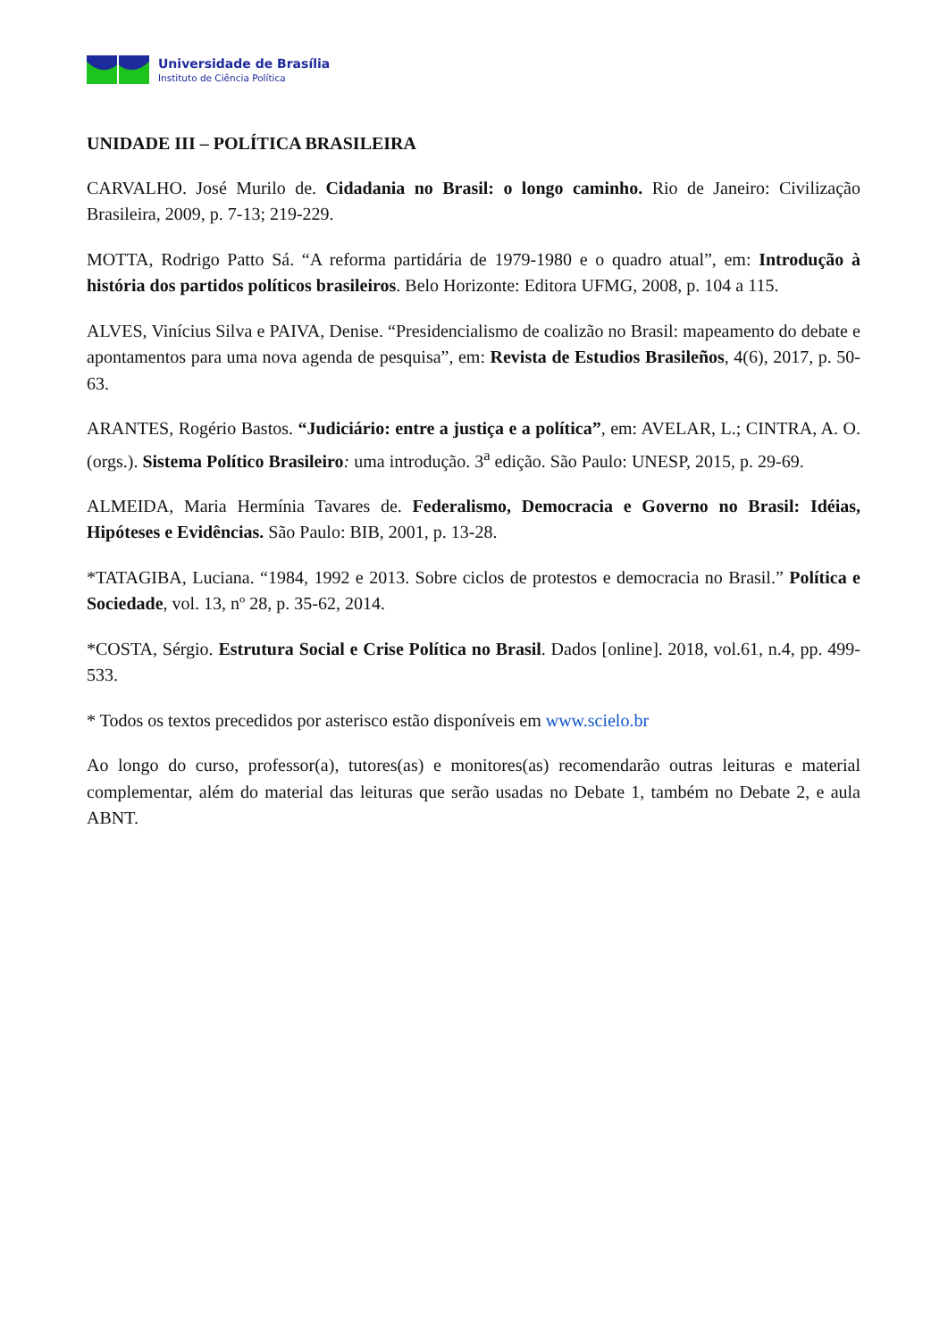Universidade de Brasília
Instituto de Ciência Política
UNIDADE III – POLÍTICA BRASILEIRA
CARVALHO. José Murilo de. Cidadania no Brasil: o longo caminho. Rio de Janeiro: Civilização Brasileira, 2009, p. 7-13; 219-229.
MOTTA, Rodrigo Patto Sá. “A reforma partidária de 1979-1980 e o quadro atual”, em: Introdução à história dos partidos políticos brasileiros. Belo Horizonte: Editora UFMG, 2008, p. 104 a 115.
ALVES, Vinícius Silva e PAIVA, Denise. “Presidencialismo de coalizão no Brasil: mapeamento do debate e apontamentos para uma nova agenda de pesquisa”, em: Revista de Estudios Brasileños, 4(6), 2017, p. 50-63.
ARANTES, Rogério Bastos. “Judiciário: entre a justiça e a política”, em: AVELAR, L.; CINTRA, A. O. (orgs.). Sistema Político Brasileiro: uma introdução. 3<sup>a</sup> edição. São Paulo: UNESP, 2015, p. 29-69.
ALMEIDA, Maria Hermínia Tavares de. Federalismo, Democracia e Governo no Brasil: Idéias, Hipóteses e Evidências. São Paulo: BIB, 2001, p. 13-28.
*TATAGIBA, Luciana. “1984, 1992 e 2013. Sobre ciclos de protestos e democracia no Brasil.” Política e Sociedade, vol. 13, nº 28, p. 35-62, 2014.
*COSTA, Sérgio. Estrutura Social e Crise Política no Brasil. Dados [online]. 2018, vol.61, n.4, pp. 499-533.
* Todos os textos precedidos por asterisco estão disponíveis em www.scielo.br
Ao longo do curso, professor(a), tutores(as) e monitores(as) recomendarão outras leituras e material complementar, além do material das leituras que serão usadas no Debate 1, também no Debate 2, e aula ABNT.